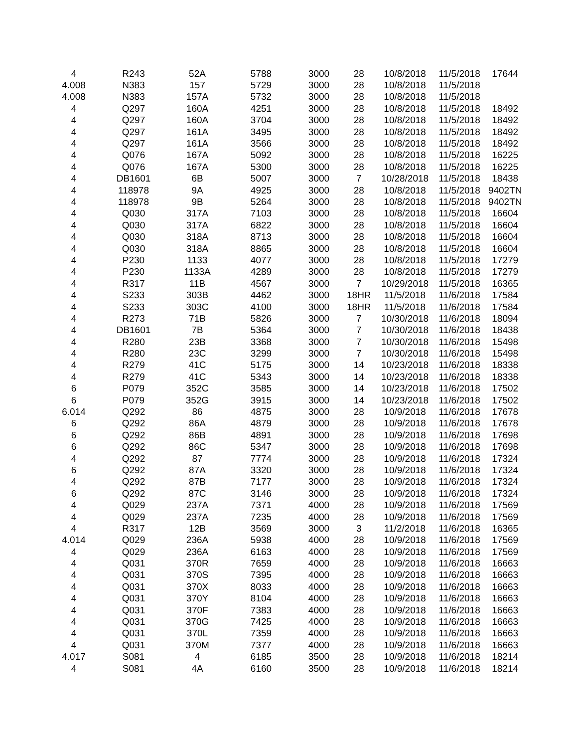| 4 | R243 | 52A | 5788 | 3000 | 28 | 10/8/2018 | 11/5/2018 | 17644 |
| 4.008 | N383 | 157 | 5729 | 3000 | 28 | 10/8/2018 | 11/5/2018 | |
| 4.008 | N383 | 157A | 5732 | 3000 | 28 | 10/8/2018 | 11/5/2018 | |
| 4 | Q297 | 160A | 4251 | 3000 | 28 | 10/8/2018 | 11/5/2018 | 18492 |
| 4 | Q297 | 160A | 3704 | 3000 | 28 | 10/8/2018 | 11/5/2018 | 18492 |
| 4 | Q297 | 161A | 3495 | 3000 | 28 | 10/8/2018 | 11/5/2018 | 18492 |
| 4 | Q297 | 161A | 3566 | 3000 | 28 | 10/8/2018 | 11/5/2018 | 18492 |
| 4 | Q076 | 167A | 5092 | 3000 | 28 | 10/8/2018 | 11/5/2018 | 16225 |
| 4 | Q076 | 167A | 5300 | 3000 | 28 | 10/8/2018 | 11/5/2018 | 16225 |
| 4 | DB1601 | 6B | 5007 | 3000 | 7 | 10/28/2018 | 11/5/2018 | 18438 |
| 4 | 118978 | 9A | 4925 | 3000 | 28 | 10/8/2018 | 11/5/2018 | 9402TN |
| 4 | 118978 | 9B | 5264 | 3000 | 28 | 10/8/2018 | 11/5/2018 | 9402TN |
| 4 | Q030 | 317A | 7103 | 3000 | 28 | 10/8/2018 | 11/5/2018 | 16604 |
| 4 | Q030 | 317A | 6822 | 3000 | 28 | 10/8/2018 | 11/5/2018 | 16604 |
| 4 | Q030 | 318A | 8713 | 3000 | 28 | 10/8/2018 | 11/5/2018 | 16604 |
| 4 | Q030 | 318A | 8865 | 3000 | 28 | 10/8/2018 | 11/5/2018 | 16604 |
| 4 | P230 | 1133 | 4077 | 3000 | 28 | 10/8/2018 | 11/5/2018 | 17279 |
| 4 | P230 | 1133A | 4289 | 3000 | 28 | 10/8/2018 | 11/5/2018 | 17279 |
| 4 | R317 | 11B | 4567 | 3000 | 7 | 10/29/2018 | 11/5/2018 | 16365 |
| 4 | S233 | 303B | 4462 | 3000 | 18HR | 11/5/2018 | 11/6/2018 | 17584 |
| 4 | S233 | 303C | 4100 | 3000 | 18HR | 11/5/2018 | 11/6/2018 | 17584 |
| 4 | R273 | 71B | 5826 | 3000 | 7 | 10/30/2018 | 11/6/2018 | 18094 |
| 4 | DB1601 | 7B | 5364 | 3000 | 7 | 10/30/2018 | 11/6/2018 | 18438 |
| 4 | R280 | 23B | 3368 | 3000 | 7 | 10/30/2018 | 11/6/2018 | 15498 |
| 4 | R280 | 23C | 3299 | 3000 | 7 | 10/30/2018 | 11/6/2018 | 15498 |
| 4 | R279 | 41C | 5175 | 3000 | 14 | 10/23/2018 | 11/6/2018 | 18338 |
| 4 | R279 | 41C | 5343 | 3000 | 14 | 10/23/2018 | 11/6/2018 | 18338 |
| 6 | P079 | 352C | 3585 | 3000 | 14 | 10/23/2018 | 11/6/2018 | 17502 |
| 6 | P079 | 352G | 3915 | 3000 | 14 | 10/23/2018 | 11/6/2018 | 17502 |
| 6.014 | Q292 | 86 | 4875 | 3000 | 28 | 10/9/2018 | 11/6/2018 | 17678 |
| 6 | Q292 | 86A | 4879 | 3000 | 28 | 10/9/2018 | 11/6/2018 | 17678 |
| 6 | Q292 | 86B | 4891 | 3000 | 28 | 10/9/2018 | 11/6/2018 | 17698 |
| 6 | Q292 | 86C | 5347 | 3000 | 28 | 10/9/2018 | 11/6/2018 | 17698 |
| 4 | Q292 | 87 | 7774 | 3000 | 28 | 10/9/2018 | 11/6/2018 | 17324 |
| 6 | Q292 | 87A | 3320 | 3000 | 28 | 10/9/2018 | 11/6/2018 | 17324 |
| 4 | Q292 | 87B | 7177 | 3000 | 28 | 10/9/2018 | 11/6/2018 | 17324 |
| 6 | Q292 | 87C | 3146 | 3000 | 28 | 10/9/2018 | 11/6/2018 | 17324 |
| 4 | Q029 | 237A | 7371 | 4000 | 28 | 10/9/2018 | 11/6/2018 | 17569 |
| 4 | Q029 | 237A | 7235 | 4000 | 28 | 10/9/2018 | 11/6/2018 | 17569 |
| 4 | R317 | 12B | 3569 | 3000 | 3 | 11/2/2018 | 11/6/2018 | 16365 |
| 4.014 | Q029 | 236A | 5938 | 4000 | 28 | 10/9/2018 | 11/6/2018 | 17569 |
| 4 | Q029 | 236A | 6163 | 4000 | 28 | 10/9/2018 | 11/6/2018 | 17569 |
| 4 | Q031 | 370R | 7659 | 4000 | 28 | 10/9/2018 | 11/6/2018 | 16663 |
| 4 | Q031 | 370S | 7395 | 4000 | 28 | 10/9/2018 | 11/6/2018 | 16663 |
| 4 | Q031 | 370X | 8033 | 4000 | 28 | 10/9/2018 | 11/6/2018 | 16663 |
| 4 | Q031 | 370Y | 8104 | 4000 | 28 | 10/9/2018 | 11/6/2018 | 16663 |
| 4 | Q031 | 370F | 7383 | 4000 | 28 | 10/9/2018 | 11/6/2018 | 16663 |
| 4 | Q031 | 370G | 7425 | 4000 | 28 | 10/9/2018 | 11/6/2018 | 16663 |
| 4 | Q031 | 370L | 7359 | 4000 | 28 | 10/9/2018 | 11/6/2018 | 16663 |
| 4 | Q031 | 370M | 7377 | 4000 | 28 | 10/9/2018 | 11/6/2018 | 16663 |
| 4.017 | S081 | 4 | 6185 | 3500 | 28 | 10/9/2018 | 11/6/2018 | 18214 |
| 4 | S081 | 4A | 6160 | 3500 | 28 | 10/9/2018 | 11/6/2018 | 18214 |